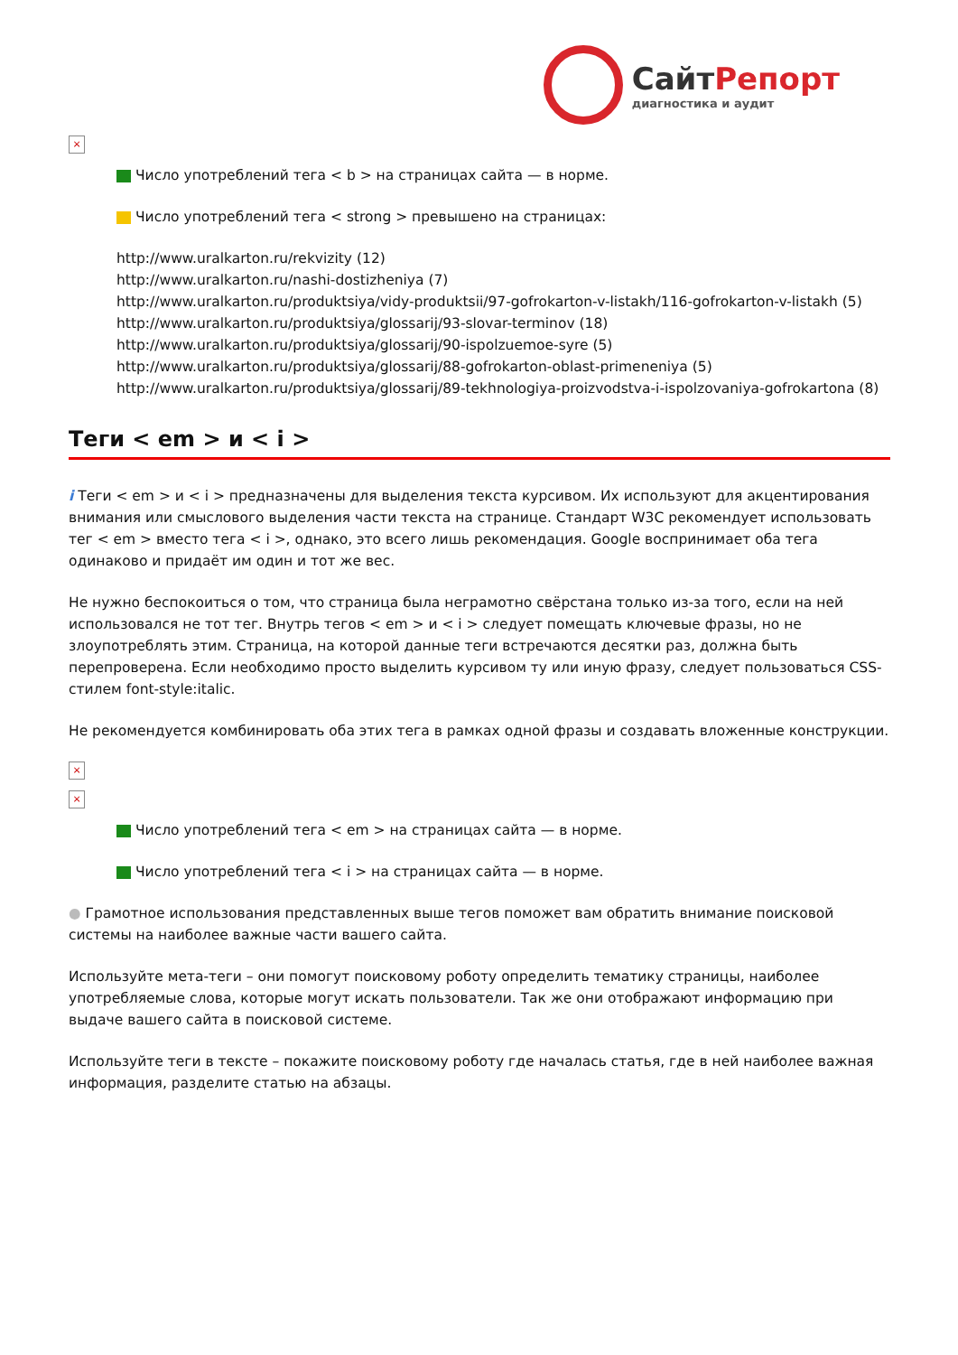СайтРепорт
диагностика и аудит
×
Число употреблений тега < b > на страницах сайта — в норме.
Число употреблений тега < strong > превышено на страницах:
http://www.uralkarton.ru/rekvizity (12)
http://www.uralkarton.ru/nashi-dostizheniya (7)
http://www.uralkarton.ru/produktsiya/vidy-produktsii/97-gofrokarton-v-listakh/116-gofrokarton-v-listakh (5)
http://www.uralkarton.ru/produktsiya/glossarij/93-slovar-terminov (18)
http://www.uralkarton.ru/produktsiya/glossarij/90-ispolzuemoe-syre (5)
http://www.uralkarton.ru/produktsiya/glossarij/88-gofrokarton-oblast-primeneniya (5)
http://www.uralkarton.ru/produktsiya/glossarij/89-tekhnologiya-proizvodstva-i-ispolzovaniya-gofrokartona (8)
Теги < em > и < i >
i Теги < em > и < i > предназначены для выделения текста курсивом. Их используют для акцентирования внимания или смыслового выделения части текста на странице. Стандарт W3C рекомендует использовать тег < em > вместо тега < i >, однако, это всего лишь рекомендация. Google воспринимает оба тега одинаково и придаёт им один и тот же вес.
Не нужно беспокоиться о том, что страница была неграмотно свёрстана только из-за того, если на ней использовался не тот тег. Внутрь тегов < em > и < i > следует помещать ключевые фразы, но не злоупотреблять этим. Страница, на которой данные теги встречаются десятки раз, должна быть перепроверена. Если необходимо просто выделить курсивом ту или иную фразу, следует пользоваться CSS-стилем font-style:italic.
Не рекомендуется комбинировать оба этих тега в рамках одной фразы и создавать вложенные конструкции.
×
×
Число употреблений тега < em > на страницах сайта — в норме.
Число употреблений тега < i > на страницах сайта — в норме.
● Грамотное использования представленных выше тегов поможет вам обратить внимание поисковой системы на наиболее важные части вашего сайта.
Используйте мета-теги – они помогут поисковому роботу определить тематику страницы, наиболее употребляемые слова, которые могут искать пользователи. Так же они отображают информацию при выдаче вашего сайта в поисковой системе.
Используйте теги в тексте – покажите поисковому роботу где началась статья, где в ней наиболее важная информация, разделите статью на абзацы.